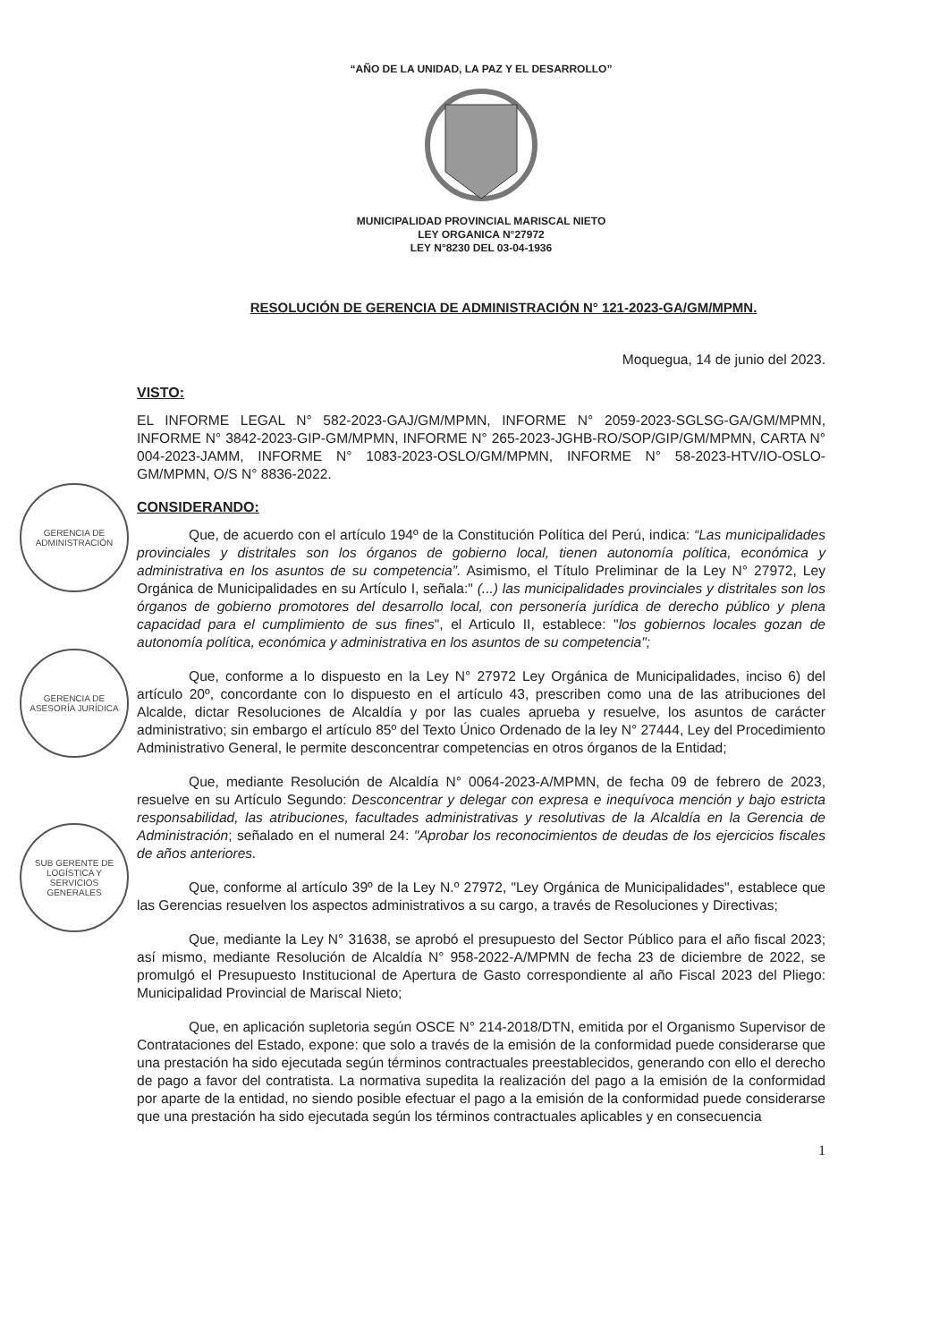GERENCIA DE ADMINISTRACIÓN
GERENCIA DE ASESORÍA JURÍDICA
SUB GERENTE DE LOGÍSTICA Y SERVICIOS GENERALES
“AÑO DE LA UNIDAD, LA PAZ Y EL DESARROLLO”
MUNICIPALIDAD PROVINCIAL MARISCAL NIETO
LEY ORGANICA N°27972
LEY N°8230 DEL 03-04-1936
RESOLUCIÓN DE GERENCIA DE ADMINISTRACIÓN N° 121-2023-GA/GM/MPMN.
Moquegua, 14 de junio del 2023.
VISTO:
EL INFORME LEGAL N° 582-2023-GAJ/GM/MPMN, INFORME N° 2059-2023-SGLSG-GA/GM/MPMN, INFORME N° 3842-2023-GIP-GM/MPMN, INFORME N° 265-2023-JGHB-RO/SOP/GIP/GM/MPMN, CARTA N° 004-2023-JAMM, INFORME N° 1083-2023-OSLO/GM/MPMN, INFORME N° 58-2023-HTV/IO-OSLO-GM/MPMN, O/S N° 8836-2022.
CONSIDERANDO:
Que, de acuerdo con el artículo 194º de la Constitución Política del Perú, indica: “Las municipalidades provinciales y distritales son los órganos de gobierno local, tienen autonomía política, económica y administrativa en los asuntos de su competencia”. Asimismo, el Título Preliminar de la Ley N° 27972, Ley Orgánica de Municipalidades en su Artículo I, señala:" (...) las municipalidades provinciales y distritales son los órganos de gobierno promotores del desarrollo local, con personería jurídica de derecho público y plena capacidad para el cumplimiento de sus fines", el Articulo II, establece: "los gobiernos locales gozan de autonomía política, económica y administrativa en los asuntos de su competencia";
Que, conforme a lo dispuesto en la Ley N° 27972 Ley Orgánica de Municipalidades, inciso 6) del artículo 20º, concordante con lo dispuesto en el artículo 43, prescriben como una de las atribuciones del Alcalde, dictar Resoluciones de Alcaldía y por las cuales aprueba y resuelve, los asuntos de carácter administrativo; sin embargo el artículo 85º del Texto Único Ordenado de la ley N° 27444, Ley del Procedimiento Administrativo General, le permite desconcentrar competencias en otros órganos de la Entidad;
Que, mediante Resolución de Alcaldía N° 0064-2023-A/MPMN, de fecha 09 de febrero de 2023, resuelve en su Artículo Segundo: Desconcentrar y delegar con expresa e inequívoca mención y bajo estricta responsabilidad, las atribuciones, facultades administrativas y resolutivas de la Alcaldía en la Gerencia de Administración; señalado en el numeral 24: "Aprobar los reconocimientos de deudas de los ejercicios fiscales de años anteriores.
Que, conforme al artículo 39º de la Ley N.º 27972, "Ley Orgánica de Municipalidades", establece que las Gerencias resuelven los aspectos administrativos a su cargo, a través de Resoluciones y Directivas;
Que, mediante la Ley N° 31638, se aprobó el presupuesto del Sector Público para el año fiscal 2023; así mismo, mediante Resolución de Alcaldía N° 958-2022-A/MPMN de fecha 23 de diciembre de 2022, se promulgó el Presupuesto Institucional de Apertura de Gasto correspondiente al año Fiscal 2023 del Pliego: Municipalidad Provincial de Mariscal Nieto;
Que, en aplicación supletoria según OSCE N° 214-2018/DTN, emitida por el Organismo Supervisor de Contrataciones del Estado, expone: que solo a través de la emisión de la conformidad puede considerarse que una prestación ha sido ejecutada según términos contractuales preestablecidos, generando con ello el derecho de pago a favor del contratista. La normativa supedita la realización del pago a la emisión de la conformidad por aparte de la entidad, no siendo posible efectuar el pago a la emisión de la conformidad puede considerarse que una prestación ha sido ejecutada según los términos contractuales aplicables y en consecuencia
1